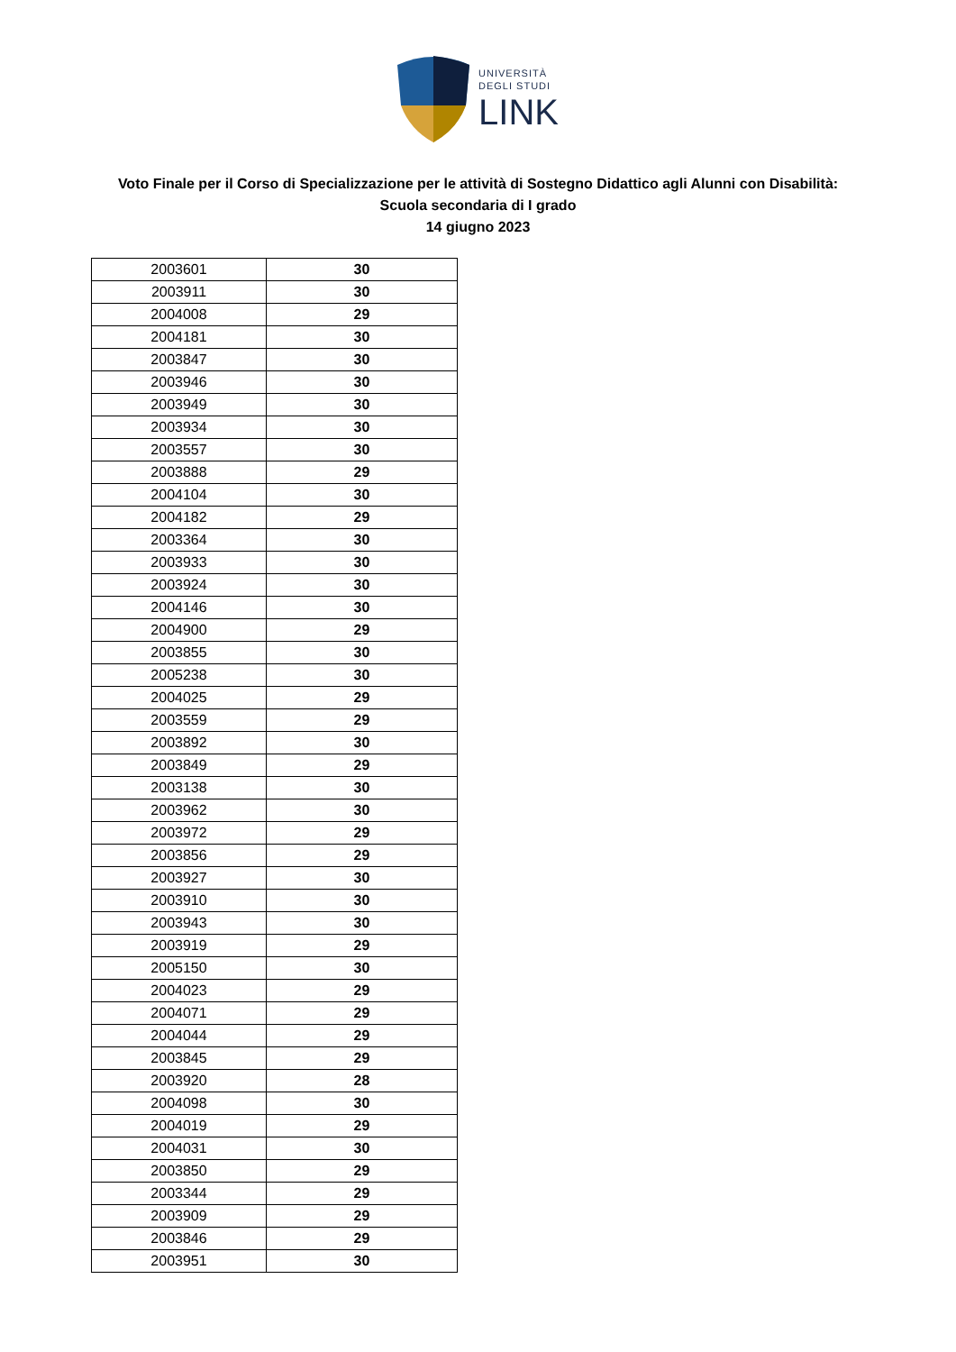UNIVERSITÀ
DEGLI STUDI
LINK
Voto Finale per il Corso di Specializzazione per le attività di Sostegno Didattico agli Alunni con Disabilità:
Scuola secondaria di I grado
14 giugno 2023
| 2003601 | 30 |
| 2003911 | 30 |
| 2004008 | 29 |
| 2004181 | 30 |
| 2003847 | 30 |
| 2003946 | 30 |
| 2003949 | 30 |
| 2003934 | 30 |
| 2003557 | 30 |
| 2003888 | 29 |
| 2004104 | 30 |
| 2004182 | 29 |
| 2003364 | 30 |
| 2003933 | 30 |
| 2003924 | 30 |
| 2004146 | 30 |
| 2004900 | 29 |
| 2003855 | 30 |
| 2005238 | 30 |
| 2004025 | 29 |
| 2003559 | 29 |
| 2003892 | 30 |
| 2003849 | 29 |
| 2003138 | 30 |
| 2003962 | 30 |
| 2003972 | 29 |
| 2003856 | 29 |
| 2003927 | 30 |
| 2003910 | 30 |
| 2003943 | 30 |
| 2003919 | 29 |
| 2005150 | 30 |
| 2004023 | 29 |
| 2004071 | 29 |
| 2004044 | 29 |
| 2003845 | 29 |
| 2003920 | 28 |
| 2004098 | 30 |
| 2004019 | 29 |
| 2004031 | 30 |
| 2003850 | 29 |
| 2003344 | 29 |
| 2003909 | 29 |
| 2003846 | 29 |
| 2003951 | 30 |